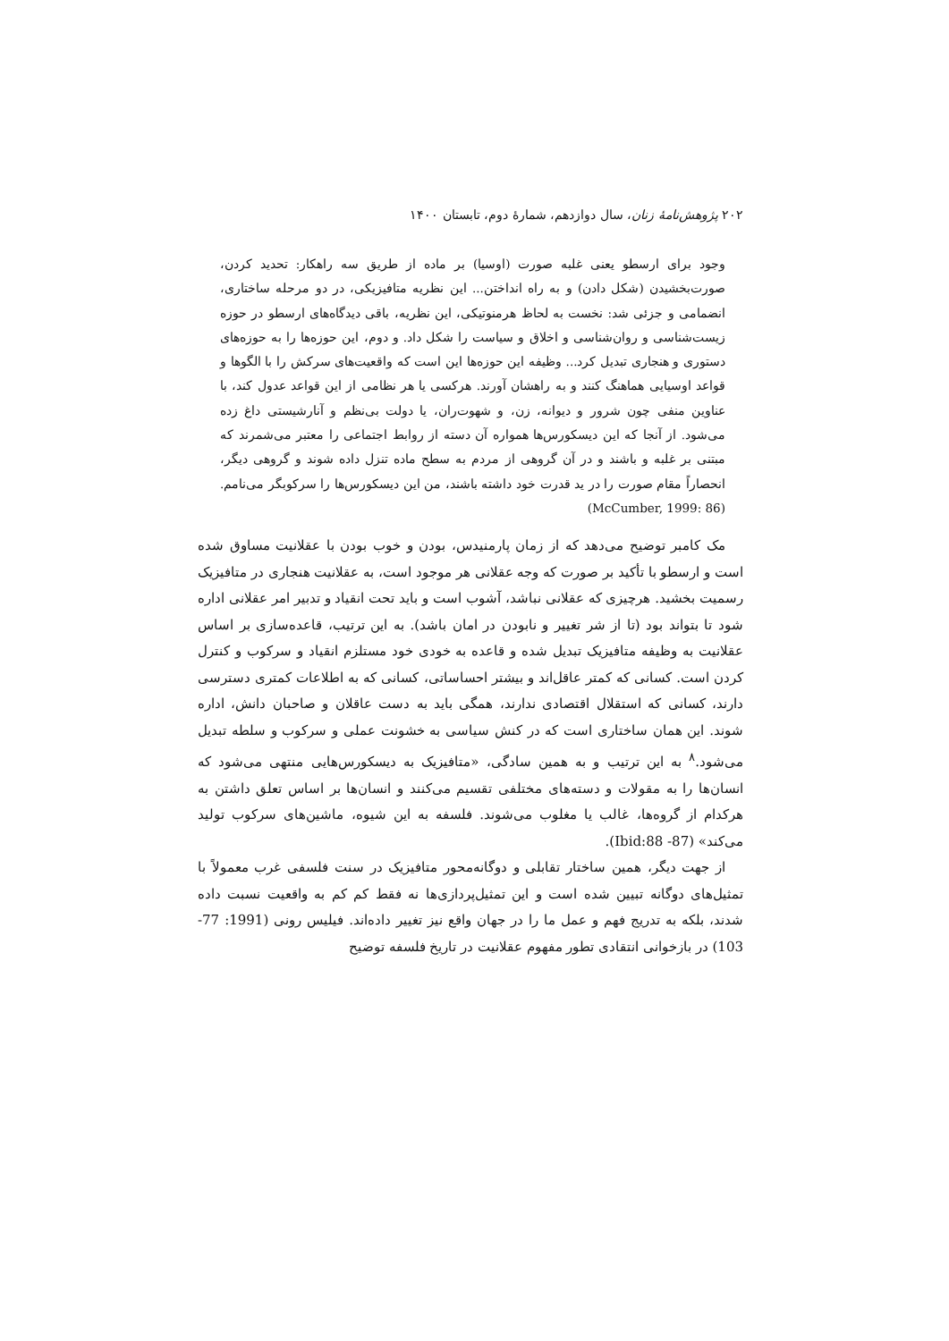۲۰۲ پژوهش‌نامهٔ زنان، سال دوازدهم، شمارهٔ دوم، تابستان ۱۴۰۰
وجود برای ارسطو یعنی غلبه صورت (اوسیا) بر ماده از طریق سه راهکار: تحدید کردن، صورت‌بخشیدن (شکل دادن) و به راه انداختن... این نظریه متافیزیکی، در دو مرحله ساختاری، انضمامی و جزئی شد: نخست به لحاظ هرمنوتیکی، این نظریه، باقی دیدگاه‌های ارسطو در حوزه زیست‌شناسی و روان‌شناسی و اخلاق و سیاست را شکل داد. و دوم، این حوزه‌ها را به حوزه‌های دستوری و هنجاری تبدیل کرد... وظیفه این حوزه‌ها این است که واقعیت‌های سرکش را با الگوها و قواعد اوسیایی هماهنگ کنند و به راهشان آورند. هرکسی یا هر نظامی از این قواعد عدول کند، با عناوین منفی چون شرور و دیوانه، زن، و شهوت‌ران، یا دولت بی‌نظم و آنارشیستی داغ زده می‌شود. از آنجا که این دیسکورس‌ها همواره آن دسته از روابط اجتماعی را معتبر می‌شمرند که مبتنی بر غلبه و باشند و در آن گروهی از مردم به سطح ماده تنزل داده شوند و گروهی دیگر، انحصاراً مقام صورت را در ید قدرت خود داشته باشند، من این دیسکورس‌ها را سرکوبگر می‌نامم. (McCumber, 1999: 86)
مک کامبر توضیح می‌دهد که از زمان پارمنیدس، بودن و خوب بودن با عقلانیت مساوق شده است و ارسطو با تأکید بر صورت که وجه عقلانی هر موجود است، به عقلانیت هنجاری در متافیزیک رسمیت بخشید. هرچیزی که عقلانی نباشد، آشوب است و باید تحت انقیاد و تدبیر امر عقلانی اداره شود تا بتواند بود (تا از شر تغییر و نابودن در امان باشد). به این ترتیب، قاعده‌سازی بر اساس عقلانیت به وظیفه متافیزیک تبدیل شده و قاعده به خودی خود مستلزم انقیاد و سرکوب و کنترل کردن است. کسانی که کمتر عاقل‌اند و بیشتر احساساتی، کسانی که به اطلاعات کمتری دسترسی دارند، کسانی که استقلال اقتصادی ندارند، همگی باید به دست عاقلان و صاحبان دانش، اداره شوند. این همان ساختاری است که در کنش سیاسی به خشونت عملی و سرکوب و سلطه تبدیل می‌شود.<sup>۸</sup> به این ترتیب و به همین سادگی، «متافیزیک به دیسکورس‌هایی منتهی می‌شود که انسان‌ها را به مقولات و دسته‌های مختلفی تقسیم می‌کنند و انسان‌ها بر اساس تعلق داشتن به هرکدام از گروه‌ها، غالب یا مغلوب می‌شوند. فلسفه به این شیوه، ماشین‌های سرکوب تولید می‌کند» (Ibid:88 -87).
از جهت دیگر، همین ساختار تقابلی و دوگانه‌محور متافیزیک در سنت فلسفی غرب معمولاً با تمثیل‌های دوگانه تبیین شده است و این تمثیل‌پردازی‌ها نه فقط کم کم به واقعیت نسبت داده شدند، بلکه به تدریج فهم و عمل ما را در جهان واقع نیز تغییر داده‌اند. فیلیس رونی (1991: 77- 103) در بازخوانی انتقادی تطور مفهوم عقلانیت در تاریخ فلسفه توضیح